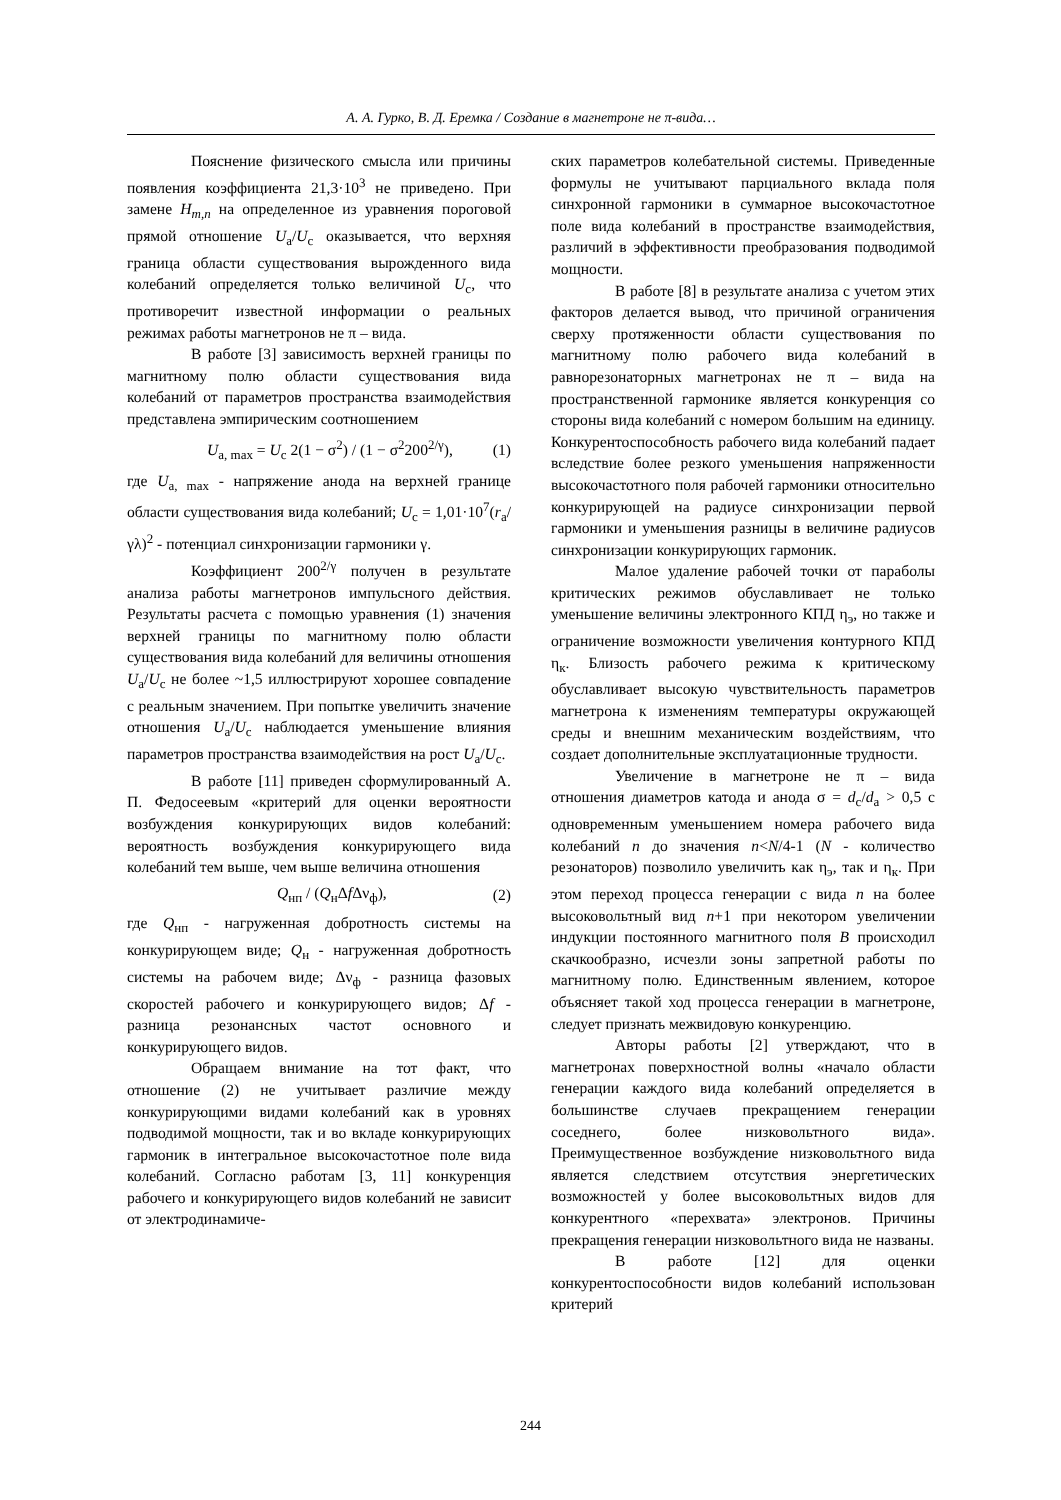А. А. Гурко, В. Д. Еремка / Создание в магнетроне не π-вида…
Пояснение физического смысла или причины появления коэффициента 21,3·10<sup>3</sup> не приведено. При замене H<sub>m,n</sub> на определенное из уравнения пороговой прямой отношение U<sub>а</sub>/U<sub>с</sub> оказывается, что верхняя граница области существования вырожденного вида колебаний определяется только величиной U<sub>с</sub>, что противоречит известной информации о реальных режимах работы магнетронов не π – вида.
В работе [3] зависимость верхней границы по магнитному полю области существования вида колебаний от параметров пространства взаимодействия представлена эмпирическим соотношением
U<sub>a, max</sub> = U<sub>c</sub> 2(1 − σ<sup>2</sup>) / (1 − σ<sup>2</sup>200<sup>2/γ</sup>), (1)
где U<sub>a, max</sub> - напряжение анода на верхней границе области существования вида колебаний; U<sub>c</sub> = 1,01·10<sup>7</sup>(r<sub>a</sub>/γλ)<sup>2</sup> - потенциал синхронизации гармоники γ.
Коэффициент 200<sup>2/γ</sup> получен в результате анализа работы магнетронов импульсного действия. Результаты расчета с помощью уравнения (1) значения верхней границы по магнитному полю области существования вида колебаний для величины отношения U<sub>a</sub>/U<sub>c</sub> не более ~1,5 иллюстрируют хорошее совпадение с реальным значением. При попытке увеличить значение отношения U<sub>a</sub>/U<sub>c</sub> наблюдается уменьшение влияния параметров пространства взаимодействия на рост U<sub>a</sub>/U<sub>c</sub>.
В работе [11] приведен сформулированный А. П. Федосеевым «критерий для оценки вероятности возбуждения конкурирующих видов колебаний: вероятность возбуждения конкурирующего вида колебаний тем выше, чем выше величина отношения
Q<sub>нп</sub> / (Q<sub>н</sub>Δf Δν<sub>ф</sub>), (2)
где Q<sub>нп</sub> - нагруженная добротность системы на конкурирующем виде; Q<sub>н</sub> - нагруженная добротность системы на рабочем виде; Δν<sub>ф</sub> - разница фазовых скоростей рабочего и конкурирующего видов; Δf - разница резонансных частот основного и конкурирующего видов.
Обращаем внимание на тот факт, что отношение (2) не учитывает различие между конкурирующими видами колебаний как в уровнях подводимой мощности, так и во вкладе конкурирующих гармоник в интегральное высокочастотное поле вида колебаний. Согласно работам [3, 11] конкуренция рабочего и конкурирующего видов колебаний не зависит от электродинамиче-
ских параметров колебательной системы. Приведенные формулы не учитывают парциального вклада поля синхронной гармоники в суммарное высокочастотное поле вида колебаний в пространстве взаимодействия, различий в эффективности преобразования подводимой мощности.
В работе [8] в результате анализа с учетом этих факторов делается вывод, что причиной ограничения сверху протяженности области существования по магнитному полю рабочего вида колебаний в равнорезонаторных магнетронах не π – вида на пространственной гармонике является конкуренция со стороны вида колебаний с номером большим на единицу. Конкурентоспособность рабочего вида колебаний падает вследствие более резкого уменьшения напряженности высокочастотного поля рабочей гармоники относительно конкурирующей на радиусе синхронизации первой гармоники и уменьшения разницы в величине радиусов синхронизации конкурирующих гармоник.
Малое удаление рабочей точки от параболы критических режимов обуславливает не только уменьшение величины электронного КПД η<sub>э</sub>, но также и ограничение возможности увеличения контурного КПД η<sub>к</sub>. Близость рабочего режима к критическому обуславливает высокую чувствительность параметров магнетрона к изменениям температуры окружающей среды и внешним механическим воздействиям, что создает дополнительные эксплуатационные трудности.
Увеличение в магнетроне не π – вида отношения диаметров катода и анода σ = d<sub>c</sub>/d<sub>a</sub> > 0,5 с одновременным уменьшением номера рабочего вида колебаний n до значения n<N/4-1 (N - количество резонаторов) позволило увеличить как η<sub>э</sub>, так и η<sub>к</sub>. При этом переход процесса генерации с вида n на более высоковольтный вид n+1 при некотором увеличении индукции постоянного магнитного поля B происходил скачкообразно, исчезли зоны запретной работы по магнитному полю. Единственным явлением, которое объясняет такой ход процесса генерации в магнетроне, следует признать межвидовую конкуренцию.
Авторы работы [2] утверждают, что в магнетронах поверхностной волны «начало области генерации каждого вида колебаний определяется в большинстве случаев прекращением генерации соседнего, более низковольтного вида». Преимущественное возбуждение низковольтного вида является следствием отсутствия энергетических возможностей у более высоковольтных видов для конкурентного «перехвата» электронов. Причины прекращения генерации низковольтного вида не названы.
В работе [12] для оценки конкурентоспособности видов колебаний использован критерий
244